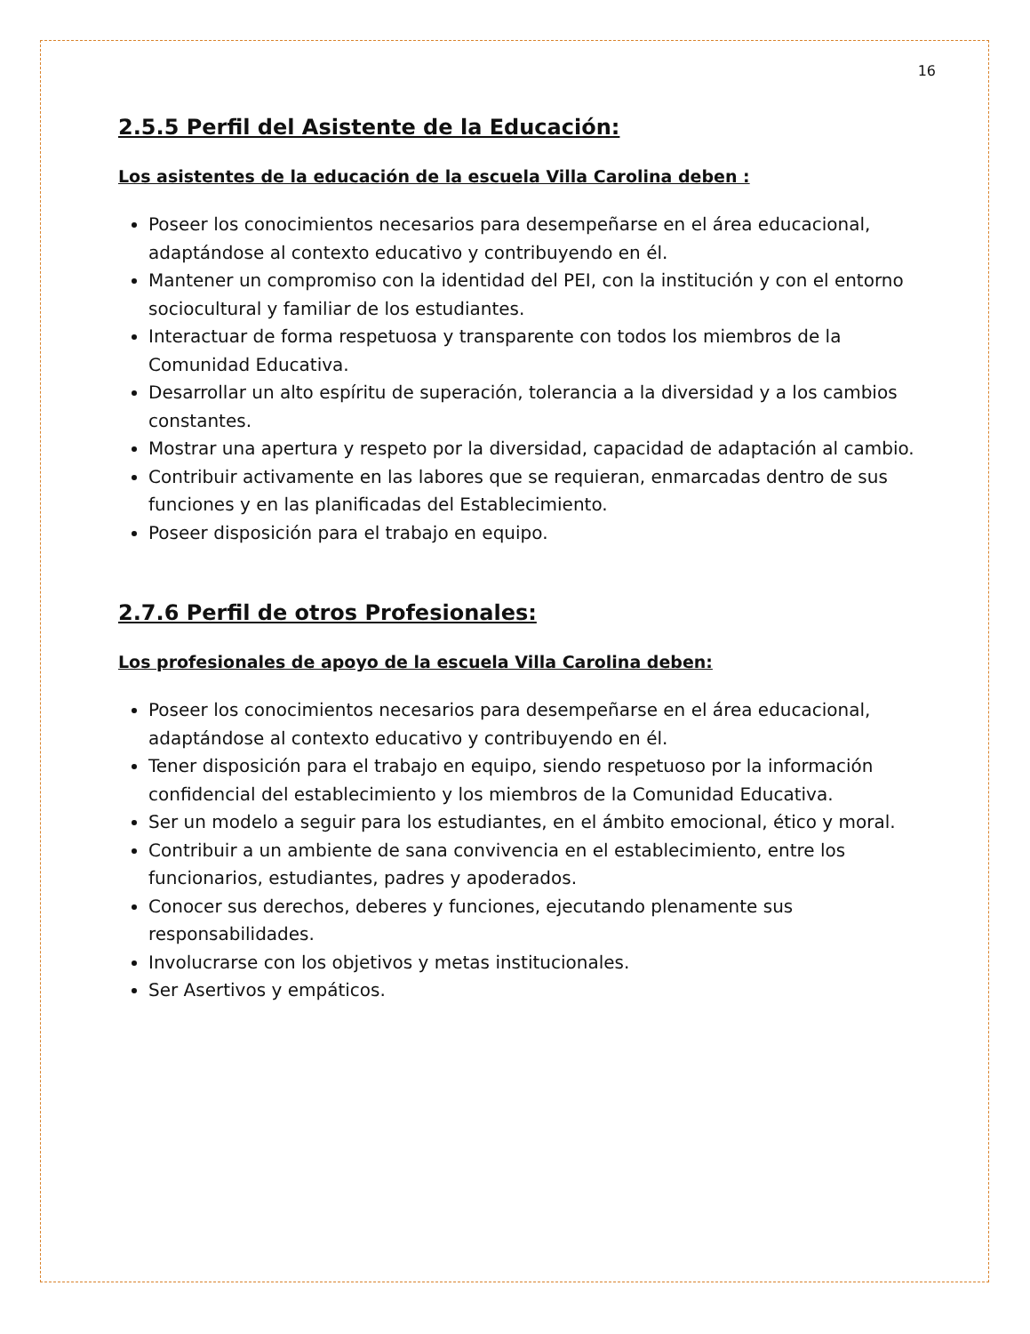16
2.5.5 Perfil del Asistente de la Educación:
Los asistentes de la educación de la escuela Villa Carolina deben :
Poseer los conocimientos necesarios para desempeñarse en el área educacional, adaptándose al contexto educativo y contribuyendo en él.
Mantener un compromiso con la identidad del PEI, con la institución y con el entorno sociocultural y familiar de los estudiantes.
Interactuar de forma respetuosa y transparente con todos los miembros de la Comunidad Educativa.
Desarrollar un alto espíritu de superación, tolerancia a la diversidad y a los cambios constantes.
Mostrar una apertura y respeto por la diversidad, capacidad de adaptación al cambio.
Contribuir activamente en las labores que se requieran, enmarcadas dentro de sus funciones y en las planificadas del Establecimiento.
Poseer disposición para el trabajo en equipo.
2.7.6 Perfil de otros Profesionales:
Los profesionales de apoyo de la escuela Villa Carolina deben:
Poseer los conocimientos necesarios para desempeñarse en el área educacional, adaptándose al contexto educativo y contribuyendo en él.
Tener disposición para el trabajo en equipo, siendo respetuoso por la información confidencial del establecimiento y los miembros de la Comunidad Educativa.
Ser un modelo a seguir para los estudiantes, en el ámbito emocional, ético y moral.
Contribuir a un ambiente de sana convivencia en el establecimiento, entre los funcionarios, estudiantes, padres y apoderados.
Conocer sus derechos, deberes y funciones, ejecutando plenamente sus responsabilidades.
Involucrarse con los objetivos y metas institucionales.
Ser Asertivos y empáticos.